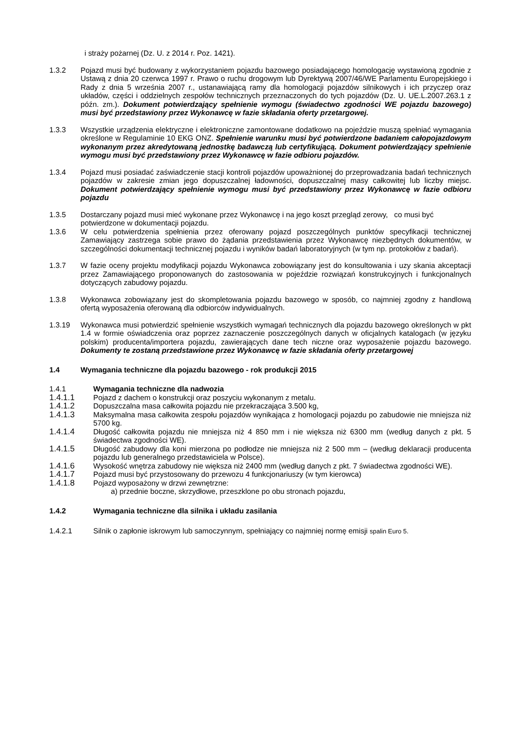i straży pożarnej (Dz. U. z 2014 r. Poz. 1421).
1.3.2 Pojazd musi być budowany z wykorzystaniem pojazdu bazowego posiadającego homologację wystawioną zgodnie z Ustawą z dnia 20 czerwca 1997 r. Prawo o ruchu drogowym lub Dyrektywą 2007/46/WE Parlamentu Europejskiego i Rady z dnia 5 września 2007 r., ustanawiającą ramy dla homologacji pojazdów silnikowych i ich przyczep oraz układów, części i oddzielnych zespołów technicznych przeznaczonych do tych pojazdów (Dz. U. UE.L.2007.263.1 z późn. zm.). Dokument potwierdzający spełnienie wymogu (świadectwo zgodności WE pojazdu bazowego) musi być przedstawiony przez Wykonawcę w fazie składania oferty przetargowej.
1.3.3 Wszystkie urządzenia elektryczne i elektroniczne zamontowane dodatkowo na pojeździe muszą spełniać wymagania określone w Regulaminie 10 EKG ONZ. Spełnienie warunku musi być potwierdzone badaniem całopojazdowym wykonanym przez akredytowaną jednostkę badawczą lub certyfikującą. Dokument potwierdzający spełnienie wymogu musi być przedstawiony przez Wykonawcę w fazie odbioru pojazdów.
1.3.4 Pojazd musi posiadać zaświadczenie stacji kontroli pojazdów upoważnionej do przeprowadzania badań technicznych pojazdów w zakresie zmian jego dopuszczalnej ładowności, dopuszczalnej masy całkowitej lub liczby miejsc. Dokument potwierdzający spełnienie wymogu musi być przedstawiony przez Wykonawcę w fazie odbioru pojazdu
1.3.5 Dostarczany pojazd musi mieć wykonane przez Wykonawcę i na jego koszt przegląd zerowy, co musi być potwierdzone w dokumentacji pojazdu.
1.3.6 W celu potwierdzenia spełnienia przez oferowany pojazd poszczególnych punktów specyfikacji technicznej Zamawiający zastrzega sobie prawo do żądania przedstawienia przez Wykonawcę niezbędnych dokumentów, w szczególności dokumentacji technicznej pojazdu i wyników badań laboratoryjnych (w tym np. protokołów z badań).
1.3.7 W fazie oceny projektu modyfikacji pojazdu Wykonawca zobowiązany jest do konsultowania i uzy skania akceptacji przez Zamawiającego proponowanych do zastosowania w pojeździe rozwiązań konstrukcyjnych i funkcjonalnych dotyczących zabudowy pojazdu.
1.3.8 Wykonawca zobowiązany jest do skompletowania pojazdu bazowego w sposób, co najmniej zgodny z handlową ofertą wyposażenia oferowaną dla odbiorców indywidualnych.
1.3.19 Wykonawca musi potwierdzić spełnienie wszystkich wymagań technicznych dla pojazdu bazowego określonych w pkt 1.4 w formie oświadczenia oraz poprzez zaznaczenie poszczególnych danych w oficjalnych katalogach (w języku polskim) producenta/importera pojazdu, zawierających dane tech niczne oraz wyposażenie pojazdu bazowego. Dokumenty te zostaną przedstawione przez Wykonawcę w fazie składania oferty przetargowej
1.4 Wymagania techniczne dla pojazdu bazowego - rok produkcji 2015
1.4.1 Wymagania techniczne dla nadwozia
1.4.1.1 Pojazd z dachem o konstrukcji oraz poszyciu wykonanym z metalu.
1.4.1.2 Dopuszczalna masa całkowita pojazdu nie przekraczająca 3.500 kg,
1.4.1.3 Maksymalna masa całkowita zespołu pojazdów wynikająca z homologacji pojazdu po zabudowie nie mniejsza niż 5700 kg.
1.4.1.4 Długość całkowita pojazdu nie mniejsza niż 4 850 mm i nie większa niż 6300 mm (według danych z pkt. 5 świadectwa zgodności WE).
1.4.1.5 Długość zabudowy dla koni mierzona po podłodze nie mniejsza niż 2 500 mm – (według deklaracji producenta pojazdu lub generalnego przedstawiciela w Polsce).
1.4.1.6 Wysokość wnętrza zabudowy nie większa niż 2400 mm (według danych z pkt. 7 świadectwa zgodności WE).
1.4.1.7 Pojazd musi być przystosowany do przewozu 4 funkcjonariuszy (w tym kierowca)
1.4.1.8 Pojazd wyposażony w drzwi zewnętrzne:
a) przednie boczne, skrzydłowe, przeszklone po obu stronach pojazdu,
1.4.2 Wymagania techniczne dla silnika i układu zasilania
1.4.2.1 Silnik o zapłonie iskrowym lub samoczynnym, spełniający co najmniej normę emisji spalin Euro 5.